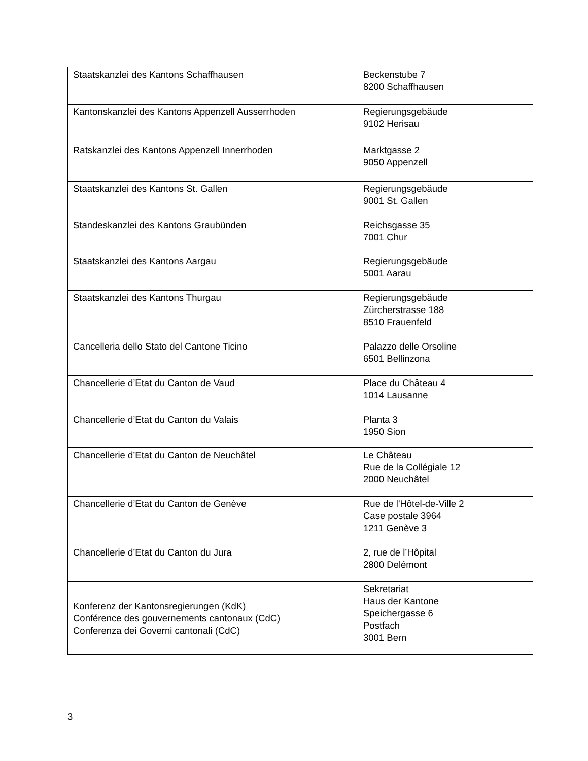| Staatskanzlei des Kantons Schaffhausen | Beckenstube 7 8200 Schaffhausen |
| Kantonskanzlei des Kantons Appenzell Ausserrhoden | Regierungsgebäude 9102 Herisau |
| Ratskanzlei des Kantons Appenzell Innerrhoden | Marktgasse 2 9050 Appenzell |
| Staatskanzlei des Kantons St. Gallen | Regierungsgebäude 9001 St. Gallen |
| Standeskanzlei des Kantons Graubünden | Reichsgasse 35 7001 Chur |
| Staatskanzlei des Kantons Aargau | Regierungsgebäude 5001 Aarau |
| Staatskanzlei des Kantons Thurgau | Regierungsgebäude Zürcherstrasse 188 8510 Frauenfeld |
| Cancelleria dello Stato del Cantone Ticino | Palazzo delle Orsoline 6501 Bellinzona |
| Chancellerie d’Etat du Canton de Vaud | Place du Château 4 1014 Lausanne |
| Chancellerie d’Etat du Canton du Valais | Planta 3 1950 Sion |
| Chancellerie d’Etat du Canton de Neuchâtel | Le Château Rue de la Collégiale 12 2000 Neuchâtel |
| Chancellerie d’Etat du Canton de Genève | Rue de l'Hôtel-de-Ville 2 Case postale 3964 1211 Genève 3 |
| Chancellerie d’Etat du Canton du Jura | 2, rue de l’Hôpital 2800 Delémont |
| Konferenz der Kantonsregierungen (KdK) Conférence des gouvernements cantonaux (CdC) Conferenza dei Governi cantonali (CdC) | Sekretariat Haus der Kantone Speichergasse 6 Postfach 3001 Bern |
3